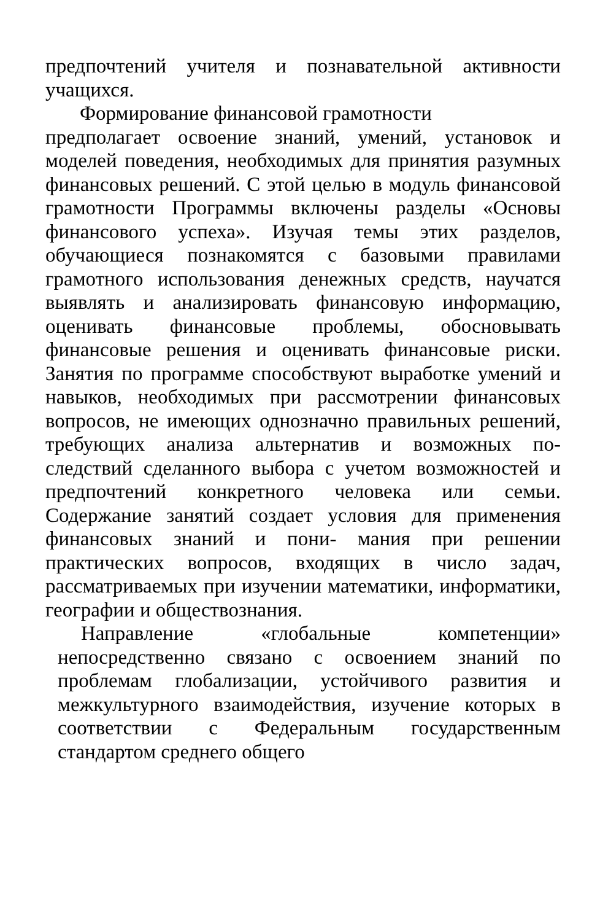предпочтений учителя и познавательной активности учащихся.
Формирование финансовой грамотности
предполагает освоение знаний, умений, установок и моделей поведения, необходимых для принятия разумных финансовых решений. С этой целью в модуль финансовой грамотности Программы включены разделы «Основы финансового успеха». Изучая темы этих разделов, обучающиеся познакомятся с базовыми правилами грамотного использования денежных средств, научатся выявлять и анализировать финансовую информацию, оценивать финансовые проблемы, обосновывать финансовые решения и оценивать финансовые риски. Занятия по программе способствуют выработке умений и навыков, необходимых при рассмотрении финансовых вопросов, не имеющих однозначно правильных решений, требующих анализа альтернатив и возможных по- следствий сделанного выбора с учетом возможностей и предпочтений конкретного человека или семьи. Содержание занятий создает условия для применения финансовых знаний и пони- мания при решении практических вопросов, входящих в число задач, рассматриваемых при изучении математики, информатики, географии и обществознания.
Направление «глобальные компетенции» непосредственно связано с освоением знаний по проблемам глобализации, устойчивого развития и межкультурного взаимодействия, изучение которых в соответствии с Федеральным государственным стандартом среднего общего